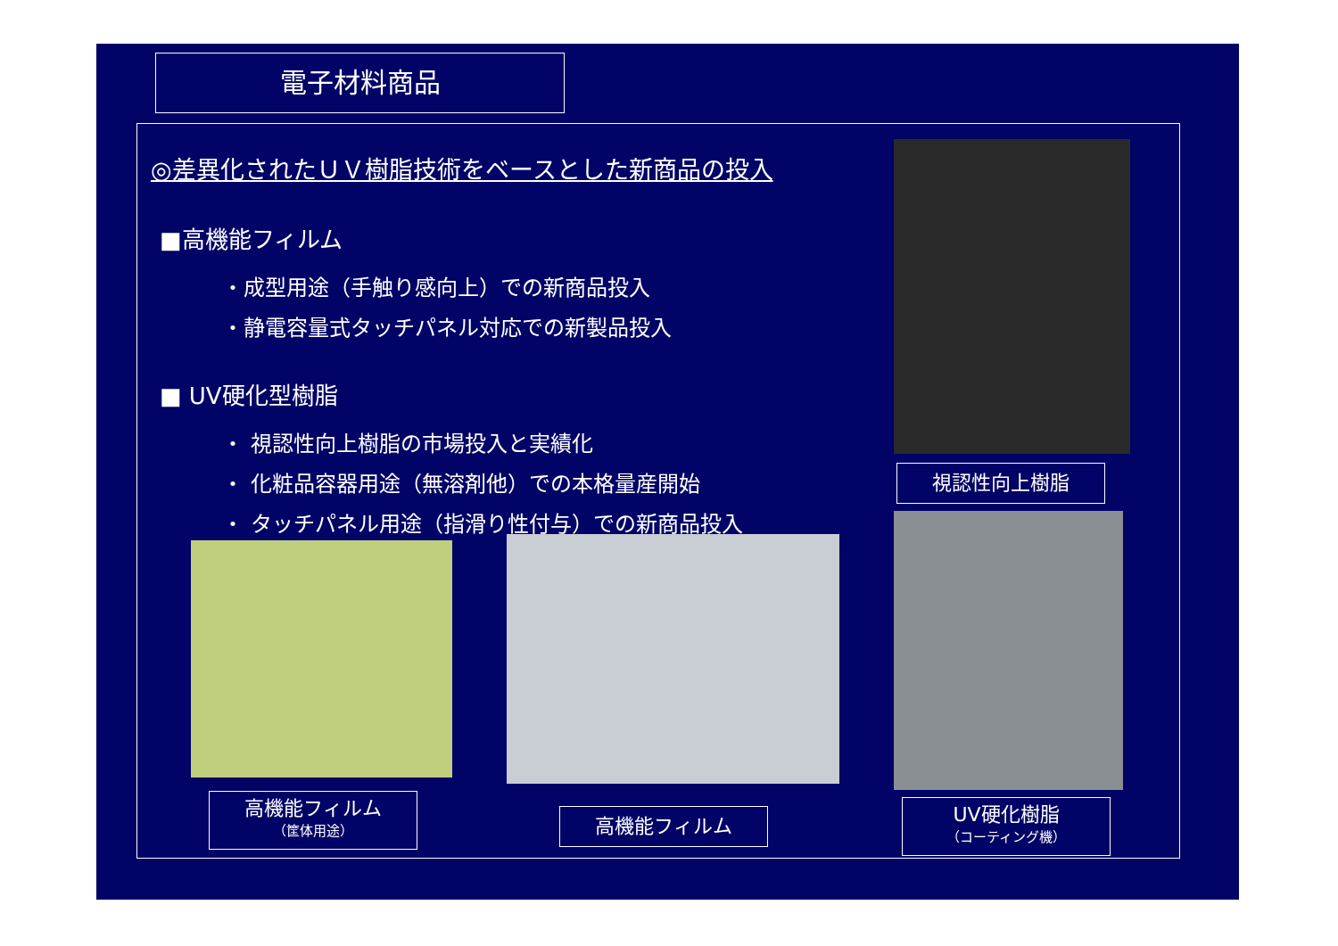電子材料商品
◎差異化されたＵＶ樹脂技術をベースとした新商品の投入
■高機能フィルム
・成型用途（手触り感向上）での新商品投入
・静電容量式タッチパネル対応での新製品投入
■ UV硬化型樹脂
・ 視認性向上樹脂の市場投入と実績化
・ 化粧品容器用途（無溶剤他）での本格量産開始
・ タッチパネル用途（指滑り性付与）での新商品投入
視認性向上樹脂
高機能フィルム
（筐体用途）
高機能フィルム
UV硬化樹脂
（コーティング機）